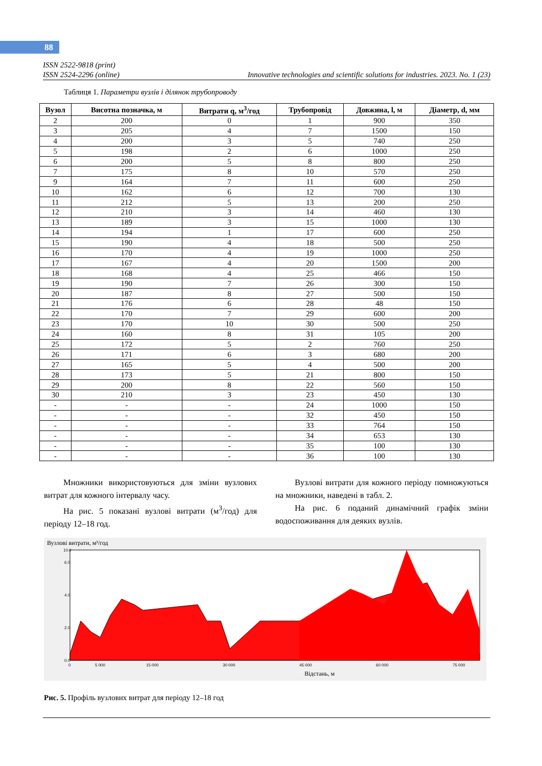88
ISSN 2522-9818 (print)
ISSN 2524-2296 (online) Innovative technologies and scientific solutions for industries. 2023. No. 1 (23)
Таблиця 1. Параметри вузлів і ділянок трубопроводу
| Вузол | Висотна позначка, м | Витрати q, м<sup>3</sup>/год | Трубопровід | Довжина, l, м | Діаметр, d, мм |
| --- | --- | --- | --- | --- | --- |
| 2 | 200 | 0 | 1 | 900 | 350 |
| 3 | 205 | 4 | 7 | 1500 | 150 |
| 4 | 200 | 3 | 5 | 740 | 250 |
| 5 | 198 | 2 | 6 | 1000 | 250 |
| 6 | 200 | 5 | 8 | 800 | 250 |
| 7 | 175 | 8 | 10 | 570 | 250 |
| 9 | 164 | 7 | 11 | 600 | 250 |
| 10 | 162 | 6 | 12 | 700 | 130 |
| 11 | 212 | 5 | 13 | 200 | 250 |
| 12 | 210 | 3 | 14 | 460 | 130 |
| 13 | 189 | 3 | 15 | 1000 | 130 |
| 14 | 194 | 1 | 17 | 600 | 250 |
| 15 | 190 | 4 | 18 | 500 | 250 |
| 16 | 170 | 4 | 19 | 1000 | 250 |
| 17 | 167 | 4 | 20 | 1500 | 200 |
| 18 | 168 | 4 | 25 | 466 | 150 |
| 19 | 190 | 7 | 26 | 300 | 150 |
| 20 | 187 | 8 | 27 | 500 | 150 |
| 21 | 176 | 6 | 28 | 48 | 150 |
| 22 | 170 | 7 | 29 | 600 | 200 |
| 23 | 170 | 10 | 30 | 500 | 250 |
| 24 | 160 | 8 | 31 | 105 | 200 |
| 25 | 172 | 5 | 2 | 760 | 250 |
| 26 | 171 | 6 | 3 | 680 | 200 |
| 27 | 165 | 5 | 4 | 500 | 200 |
| 28 | 173 | 5 | 21 | 800 | 150 |
| 29 | 200 | 8 | 22 | 560 | 150 |
| 30 | 210 | 3 | 23 | 450 | 130 |
| - | - | - | 24 | 1000 | 150 |
| - | - | - | 32 | 450 | 150 |
| - | - | - | 33 | 764 | 150 |
| - | - | - | 34 | 653 | 130 |
| - | - | - | 35 | 100 | 130 |
| - | - | - | 36 | 100 | 130 |
Множники використовуються для зміни вузлових витрат для кожного інтервалу часу.
На рис. 5 показані вузлові витрати (м<sup>3</sup>/год) для періоду 12–18 год.
Вузлові витрати для кожного періоду помножуються на множники, наведені в табл. 2.
На рис. 6 поданий динамічний графік зміни водоспоживання для деяких вузлів.
Вузлові витрати, м³/год
0.0
2.0
4.0
6.0
10.0
0
5 000
15 000
30 000
45 000
60 000
75 000
Відстань, м
Рис. 5. Профіль вузлових витрат для періоду 12–18 год